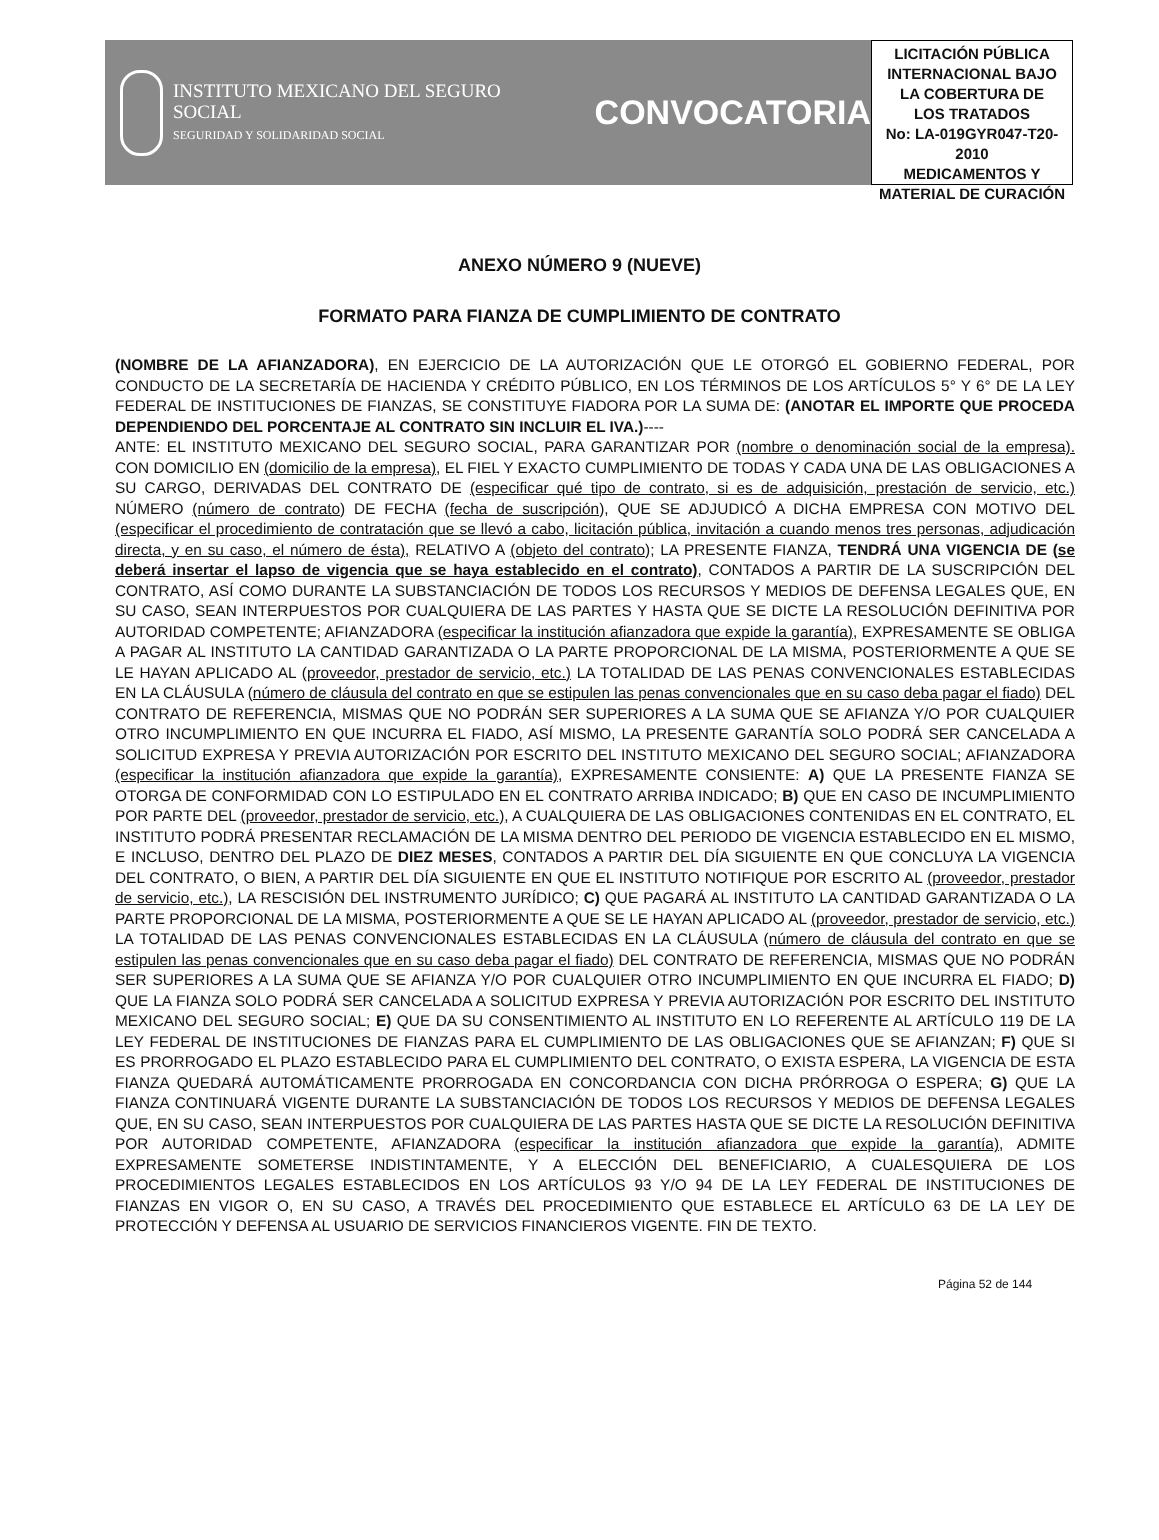INSTITUTO MEXICANO DEL SEGURO SOCIAL
SEGURIDAD Y SOLIDARIDAD SOCIAL
CONVOCATORIA
LICITACIÓN PÚBLICA
INTERNACIONAL BAJO
LA COBERTURA DE
LOS TRATADOS
No: LA-019GYR047-T20-2010
MEDICAMENTOS Y
MATERIAL DE CURACIÓN
ANEXO NÚMERO 9 (NUEVE)
FORMATO PARA FIANZA DE CUMPLIMIENTO DE CONTRATO
(NOMBRE DE LA AFIANZADORA), EN EJERCICIO DE LA AUTORIZACIÓN QUE LE OTORGÓ EL GOBIERNO FEDERAL, POR CONDUCTO DE LA SECRETARÍA DE HACIENDA Y CRÉDITO PÚBLICO, EN LOS TÉRMINOS DE LOS ARTÍCULOS 5° Y 6° DE LA LEY FEDERAL DE INSTITUCIONES DE FIANZAS, SE CONSTITUYE FIADORA POR LA SUMA DE: (ANOTAR EL IMPORTE QUE PROCEDA DEPENDIENDO DEL PORCENTAJE AL CONTRATO SIN INCLUIR EL IVA.)----
ANTE: EL INSTITUTO MEXICANO DEL SEGURO SOCIAL, PARA GARANTIZAR POR (nombre o denominación social de la empresa). CON DOMICILIO EN (domicilio de la empresa), EL FIEL Y EXACTO CUMPLIMIENTO DE TODAS Y CADA UNA DE LAS OBLIGACIONES A SU CARGO, DERIVADAS DEL CONTRATO DE (especificar qué tipo de contrato, si es de adquisición, prestación de servicio, etc.) NÚMERO (número de contrato) DE FECHA (fecha de suscripción), QUE SE ADJUDICÓ A DICHA EMPRESA CON MOTIVO DEL (especificar el procedimiento de contratación que se llevó a cabo, licitación pública, invitación a cuando menos tres personas, adjudicación directa, y en su caso, el número de ésta), RELATIVO A (objeto del contrato); LA PRESENTE FIANZA, TENDRÁ UNA VIGENCIA DE (se deberá insertar el lapso de vigencia que se haya establecido en el contrato), CONTADOS A PARTIR DE LA SUSCRIPCIÓN DEL CONTRATO, ASÍ COMO DURANTE LA SUBSTANCIACIÓN DE TODOS LOS RECURSOS Y MEDIOS DE DEFENSA LEGALES QUE, EN SU CASO, SEAN INTERPUESTOS POR CUALQUIERA DE LAS PARTES Y HASTA QUE SE DICTE LA RESOLUCIÓN DEFINITIVA POR AUTORIDAD COMPETENTE; AFIANZADORA (especificar la institución afianzadora que expide la garantía), EXPRESAMENTE SE OBLIGA A PAGAR AL INSTITUTO LA CANTIDAD GARANTIZADA O LA PARTE PROPORCIONAL DE LA MISMA, POSTERIORMENTE A QUE SE LE HAYAN APLICADO AL (proveedor, prestador de servicio, etc.) LA TOTALIDAD DE LAS PENAS CONVENCIONALES ESTABLECIDAS EN LA CLÁUSULA (número de cláusula del contrato en que se estipulen las penas convencionales que en su caso deba pagar el fiado) DEL CONTRATO DE REFERENCIA, MISMAS QUE NO PODRÁN SER SUPERIORES A LA SUMA QUE SE AFIANZA Y/O POR CUALQUIER OTRO INCUMPLIMIENTO EN QUE INCURRA EL FIADO, ASÍ MISMO, LA PRESENTE GARANTÍA SOLO PODRÁ SER CANCELADA A SOLICITUD EXPRESA Y PREVIA AUTORIZACIÓN POR ESCRITO DEL INSTITUTO MEXICANO DEL SEGURO SOCIAL; AFIANZADORA (especificar la institución afianzadora que expide la garantía), EXPRESAMENTE CONSIENTE: A) QUE LA PRESENTE FIANZA SE OTORGA DE CONFORMIDAD CON LO ESTIPULADO EN EL CONTRATO ARRIBA INDICADO; B) QUE EN CASO DE INCUMPLIMIENTO POR PARTE DEL (proveedor, prestador de servicio, etc.), A CUALQUIERA DE LAS OBLIGACIONES CONTENIDAS EN EL CONTRATO, EL INSTITUTO PODRÁ PRESENTAR RECLAMACIÓN DE LA MISMA DENTRO DEL PERIODO DE VIGENCIA ESTABLECIDO EN EL MISMO, E INCLUSO, DENTRO DEL PLAZO DE DIEZ MESES, CONTADOS A PARTIR DEL DÍA SIGUIENTE EN QUE CONCLUYA LA VIGENCIA DEL CONTRATO, O BIEN, A PARTIR DEL DÍA SIGUIENTE EN QUE EL INSTITUTO NOTIFIQUE POR ESCRITO AL (proveedor, prestador de servicio, etc.), LA RESCISIÓN DEL INSTRUMENTO JURÍDICO; C) QUE PAGARÁ AL INSTITUTO LA CANTIDAD GARANTIZADA O LA PARTE PROPORCIONAL DE LA MISMA, POSTERIORMENTE A QUE SE LE HAYAN APLICADO AL (proveedor, prestador de servicio, etc.) LA TOTALIDAD DE LAS PENAS CONVENCIONALES ESTABLECIDAS EN LA CLÁUSULA (número de cláusula del contrato en que se estipulen las penas convencionales que en su caso deba pagar el fiado) DEL CONTRATO DE REFERENCIA, MISMAS QUE NO PODRÁN SER SUPERIORES A LA SUMA QUE SE AFIANZA Y/O POR CUALQUIER OTRO INCUMPLIMIENTO EN QUE INCURRA EL FIADO; D) QUE LA FIANZA SOLO PODRÁ SER CANCELADA A SOLICITUD EXPRESA Y PREVIA AUTORIZACIÓN POR ESCRITO DEL INSTITUTO MEXICANO DEL SEGURO SOCIAL; E) QUE DA SU CONSENTIMIENTO AL INSTITUTO EN LO REFERENTE AL ARTÍCULO 119 DE LA LEY FEDERAL DE INSTITUCIONES DE FIANZAS PARA EL CUMPLIMIENTO DE LAS OBLIGACIONES QUE SE AFIANZAN; F) QUE SI ES PRORROGADO EL PLAZO ESTABLECIDO PARA EL CUMPLIMIENTO DEL CONTRATO, O EXISTA ESPERA, LA VIGENCIA DE ESTA FIANZA QUEDARÁ AUTOMÁTICAMENTE PRORROGADA EN CONCORDANCIA CON DICHA PRÓRROGA O ESPERA; G) QUE LA FIANZA CONTINUARÁ VIGENTE DURANTE LA SUBSTANCIACIÓN DE TODOS LOS RECURSOS Y MEDIOS DE DEFENSA LEGALES QUE, EN SU CASO, SEAN INTERPUESTOS POR CUALQUIERA DE LAS PARTES HASTA QUE SE DICTE LA RESOLUCIÓN DEFINITIVA POR AUTORIDAD COMPETENTE, AFIANZADORA (especificar la institución afianzadora que expide la garantía), ADMITE EXPRESAMENTE SOMETERSE INDISTINTAMENTE, Y A ELECCIÓN DEL BENEFICIARIO, A CUALESQUIERA DE LOS PROCEDIMIENTOS LEGALES ESTABLECIDOS EN LOS ARTÍCULOS 93 Y/O 94 DE LA LEY FEDERAL DE INSTITUCIONES DE FIANZAS EN VIGOR O, EN SU CASO, A TRAVÉS DEL PROCEDIMIENTO QUE ESTABLECE EL ARTÍCULO 63 DE LA LEY DE PROTECCIÓN Y DEFENSA AL USUARIO DE SERVICIOS FINANCIEROS VIGENTE. FIN DE TEXTO.
Página 52 de 144